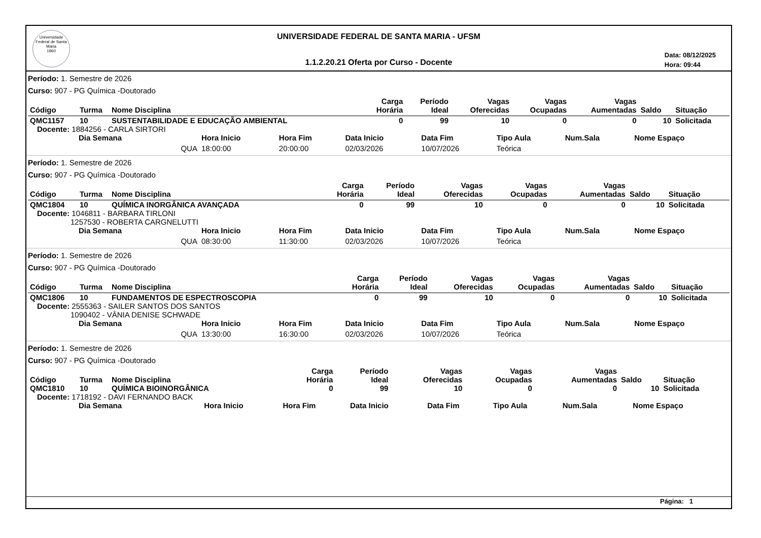Universidade Federal de Santa Maria
1960
UNIVERSIDADE FEDERAL DE SANTA MARIA - UFSM
1.1.2.20.21 Oferta por Curso - Docente
Data: 08/12/2025
Hora: 09:44
Período: 1. Semestre de 2026
Curso: 907 - PG Química -Doutorado
| Código | Turma | Nome Disciplina | Carga Horária | Período Ideal | Vagas Oferecidas | Vagas Ocupadas | Vagas Aumentadas | Saldo | Situação |
| --- | --- | --- | --- | --- | --- | --- | --- | --- | --- |
| QMC1157 | 10 | SUSTENTABILIDADE E EDUCAÇÃO AMBIENTAL | 0 | 99 | 10 | 0 | 0 | 10 | Solicitada |
Docente: 1884256 - CARLA SIRTORI
| Dia Semana | Hora Inicio | Hora Fim | Data Inicio | Data Fim | Tipo Aula | Num.Sala | Nome Espaço |
| --- | --- | --- | --- | --- | --- | --- | --- |
| QUA | 18:00:00 | 20:00:00 | 02/03/2026 | 10/07/2026 | Teórica | | |
Período: 1. Semestre de 2026
Curso: 907 - PG Química -Doutorado
| Código | Turma | Nome Disciplina | Carga Horária | Período Ideal | Vagas Oferecidas | Vagas Ocupadas | Vagas Aumentadas | Saldo | Situação |
| --- | --- | --- | --- | --- | --- | --- | --- | --- | --- |
| QMC1804 | 10 | QUÍMICA INORGÂNICA AVANÇADA | 0 | 99 | 10 | 0 | 0 | 10 | Solicitada |
Docente: 1046811 - BARBARA TIRLONI
1257530 - ROBERTA CARGNELUTTI
| Dia Semana | Hora Inicio | Hora Fim | Data Inicio | Data Fim | Tipo Aula | Num.Sala | Nome Espaço |
| --- | --- | --- | --- | --- | --- | --- | --- |
| QUA | 08:30:00 | 11:30:00 | 02/03/2026 | 10/07/2026 | Teórica | | |
Período: 1. Semestre de 2026
Curso: 907 - PG Química -Doutorado
| Código | Turma | Nome Disciplina | Carga Horária | Período Ideal | Vagas Oferecidas | Vagas Ocupadas | Vagas Aumentadas | Saldo | Situação |
| --- | --- | --- | --- | --- | --- | --- | --- | --- | --- |
| QMC1806 | 10 | FUNDAMENTOS DE ESPECTROSCOPIA | 0 | 99 | 10 | 0 | 0 | 10 | Solicitada |
Docente: 2555363 - SAILER SANTOS DOS SANTOS
1090402 - VÂNIA DENISE SCHWADE
| Dia Semana | Hora Inicio | Hora Fim | Data Inicio | Data Fim | Tipo Aula | Num.Sala | Nome Espaço |
| --- | --- | --- | --- | --- | --- | --- | --- |
| QUA | 13:30:00 | 16:30:00 | 02/03/2026 | 10/07/2026 | Teórica | | |
Período: 1. Semestre de 2026
Curso: 907 - PG Química -Doutorado
| Código | Turma | Nome Disciplina | Carga Horária | Período Ideal | Vagas Oferecidas | Vagas Ocupadas | Vagas Aumentadas | Saldo | Situação |
| --- | --- | --- | --- | --- | --- | --- | --- | --- | --- |
| QMC1810 | 10 | QUÍMICA BIOINORGÂNICA | 0 | 99 | 10 | 0 | 0 | 10 | Solicitada |
Docente: 1718192 - DAVI FERNANDO BACK
| Dia Semana | Hora Inicio | Hora Fim | Data Inicio | Data Fim | Tipo Aula | Num.Sala | Nome Espaço |
| --- | --- | --- | --- | --- | --- | --- | --- |
Página: 1